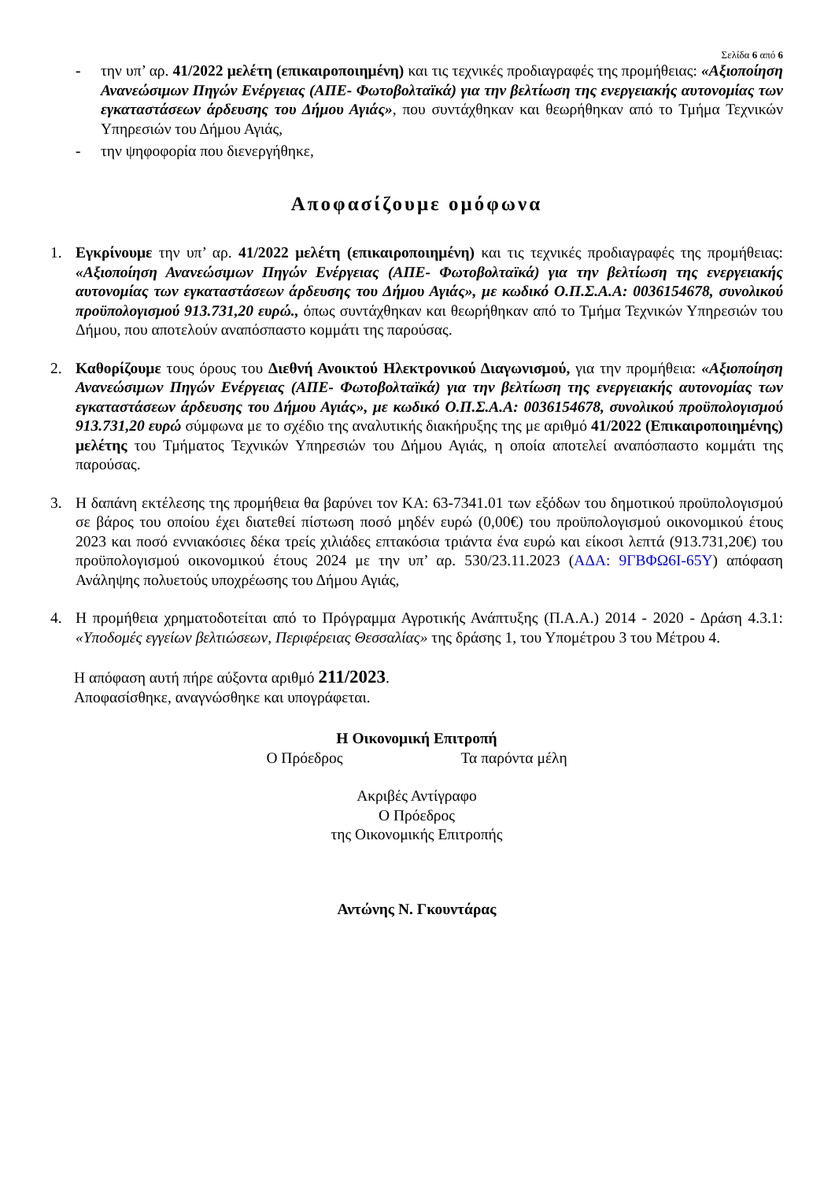Σελίδα 6 από 6
- την υπ’ αρ. 41/2022 μελέτη (επικαιροποιημένη) και τις τεχνικές προδιαγραφές της προμήθειας: «Αξιοποίηση Ανανεώσιμων Πηγών Ενέργειας (ΑΠΕ- Φωτοβολταϊκά) για την βελτίωση της ενεργειακής αυτονομίας των εγκαταστάσεων άρδευσης του Δήμου Αγιάς», που συντάχθηκαν και θεωρήθηκαν από το Τμήμα Τεχνικών Υπηρεσιών του Δήμου Αγιάς,
- την ψηφοφορία που διενεργήθηκε,
Αποφασίζουμε ομόφωνα
1. Εγκρίνουμε την υπ’ αρ. 41/2022 μελέτη (επικαιροποιημένη) και τις τεχνικές προδιαγραφές της προμήθειας: «Αξιοποίηση Ανανεώσιμων Πηγών Ενέργειας (ΑΠΕ- Φωτοβολταϊκά) για την βελτίωση της ενεργειακής αυτονομίας των εγκαταστάσεων άρδευσης του Δήμου Αγιάς», με κωδικό Ο.Π.Σ.Α.Α: 0036154678, συνολικού προϋπολογισμού 913.731,20 ευρώ., όπως συντάχθηκαν και θεωρήθηκαν από το Τμήμα Τεχνικών Υπηρεσιών του Δήμου, που αποτελούν αναπόσπαστο κομμάτι της παρούσας.
2. Καθορίζουμε τους όρους του Διεθνή Ανοικτού Ηλεκτρονικού Διαγωνισμού, για την προμήθεια: «Αξιοποίηση Ανανεώσιμων Πηγών Ενέργειας (ΑΠΕ- Φωτοβολταϊκά) για την βελτίωση της ενεργειακής αυτονομίας των εγκαταστάσεων άρδευσης του Δήμου Αγιάς», με κωδικό Ο.Π.Σ.Α.Α: 0036154678, συνολικού προϋπολογισμού 913.731,20 ευρώ σύμφωνα με το σχέδιο της αναλυτικής διακήρυξης της με αριθμό 41/2022 (Επικαιροποιημένης) μελέτης του Τμήματος Τεχνικών Υπηρεσιών του Δήμου Αγιάς, η οποία αποτελεί αναπόσπαστο κομμάτι της παρούσας.
3. Η δαπάνη εκτέλεσης της προμήθεια θα βαρύνει τον ΚΑ: 63-7341.01 των εξόδων του δημοτικού προϋπολογισμού σε βάρος του οποίου έχει διατεθεί πίστωση ποσό μηδέν ευρώ (0,00€) του προϋπολογισμού οικονομικού έτους 2023 και ποσό εννιακόσιες δέκα τρείς χιλιάδες επτακόσια τριάντα ένα ευρώ και είκοσι λεπτά (913.731,20€) του προϋπολογισμού οικονομικού έτους 2024 με την υπ’ αρ. 530/23.11.2023 (ΑΔΑ: 9ΓΒΦΩ6Ι-65Υ) απόφαση Ανάληψης πολυετούς υποχρέωσης του Δήμου Αγιάς,
4. Η προμήθεια χρηματοδοτείται από το Πρόγραμμα Αγροτικής Ανάπτυξης (Π.Α.Α.) 2014 - 2020 - Δράση 4.3.1: «Υποδομές εγγείων βελτιώσεων, Περιφέρειας Θεσσαλίας» της δράσης 1, του Υπομέτρου 3 του Μέτρου 4.
Η απόφαση αυτή πήρε αύξοντα αριθμό 211/2023.
Αποφασίσθηκε, αναγνώσθηκε και υπογράφεται.
Η Οικονομική Επιτροπή
Ο Πρόεδρος Τα παρόντα μέλη
Ακριβές Αντίγραφο
Ο Πρόεδρος
της Οικονομικής Επιτροπής
Αντώνης Ν. Γκουντάρας